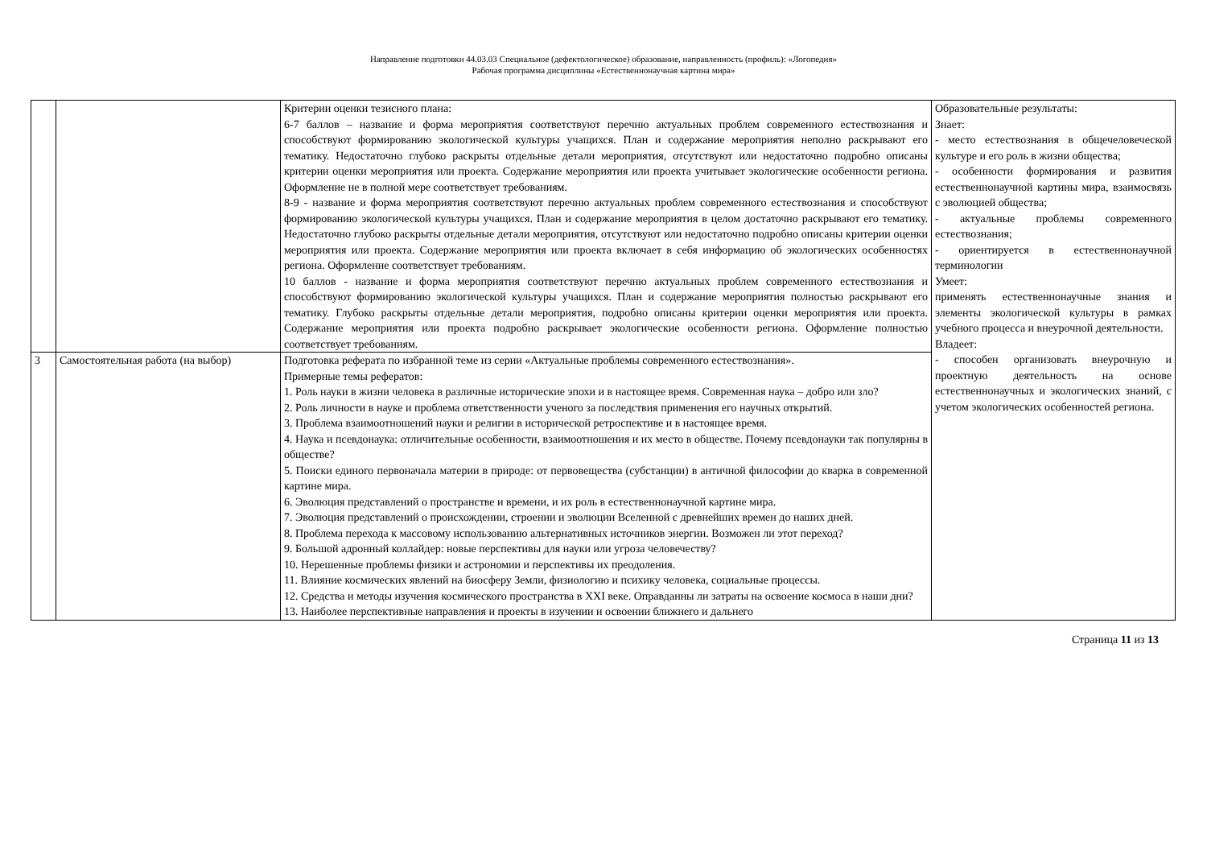Направление подготовки 44.03.03 Специальное (дефектологическое) образование, направленность (профиль): «Логопедия»
Рабочая программа дисциплины «Естественнонаучная картина мира»
| | | Критерии оценки тезисного плана: 6-7 баллов – название и форма мероприятия соответствуют перечню актуальных проблем современного естествознания и способствуют формированию экологической культуры учащихся. План и содержание мероприятия неполно раскрывают его тематику. Недостаточно глубоко раскрыты отдельные детали мероприятия, отсутствуют или недостаточно подробно описаны критерии оценки мероприятия или проекта. Содержание мероприятия или проекта учитывает экологические особенности региона. Оформление не в полной мере соответствует требованиям. 8-9 - название и форма мероприятия соответствуют перечню актуальных проблем современного естествознания и способствуют формированию экологической культуры учащихся. План и содержание мероприятия в целом достаточно раскрывают его тематику. Недостаточно глубоко раскрыты отдельные детали мероприятия, отсутствуют или недостаточно подробно описаны критерии оценки мероприятия или проекта. Содержание мероприятия или проекта включает в себя информацию об экологических особенностях региона. Оформление соответствует требованиям. 10 баллов - название и форма мероприятия соответствуют перечню актуальных проблем современного естествознания и способствуют формированию экологической культуры учащихся. План и содержание мероприятия полностью раскрывают его тематику. Глубоко раскрыты отдельные детали мероприятия, подробно описаны критерии оценки мероприятия или проекта. Содержание мероприятия или проекта подробно раскрывает экологические особенности региона. Оформление полностью соответствует требованиям. | Образовательные результаты: Знает: - место естествознания в общечеловеческой культуре и его роль в жизни общества; - особенности формирования и развития естественнонаучной картины мира, взаимосвязь с эволюцией общества; - актуальные проблемы современного естествознания; - ориентируется в естественнонаучной терминологии Умеет: применять естественнонаучные знания и элементы экологической культуры в рамках учебного процесса и внеурочной деятельности. Владеет: - способен организовать внеурочную и проектную деятельность на основе естественнонаучных и экологических знаний, с учетом экологических особенностей региона. |
| 3 | Самостоятельная работа (на выбор) | Подготовка реферата по избранной теме из серии «Актуальные проблемы современного естествознания». Примерные темы рефератов: 1. Роль науки в жизни человека в различные исторические эпохи и в настоящее время. Современная наука – добро или зло? 2. Роль личности в науке и проблема ответственности ученого за последствия применения его научных открытий. 3. Проблема взаимоотношений науки и религии в исторической ретроспективе и в настоящее время. 4. Наука и псевдонаука: отличительные особенности, взаимоотношения и их место в обществе. Почему псевдонауки так популярны в обществе? 5. Поиски единого первоначала материи в природе: от первовещества (субстанции) в античной философии до кварка в современной картине мира. 6. Эволюция представлений о пространстве и времени, и их роль в естественнонаучной картине мира. 7. Эволюция представлений о происхождении, строении и эволюции Вселенной с древнейших времен до наших дней. 8. Проблема перехода к массовому использованию альтернативных источников энергии. Возможен ли этот переход? 9. Большой адронный коллайдер: новые перспективы для науки или угроза человечеству? 10. Нерешенные проблемы физики и астрономии и перспективы их преодоления. 11. Влияние космических явлений на биосферу Земли, физиологию и психику человека, социальные процессы. 12. Средства и методы изучения космического пространства в XXI веке. Оправданны ли затраты на освоение космоса в наши дни? 13. Наиболее перспективные направления и проекты в изучении и освоении ближнего и дальнего | |
Страница 11 из 13